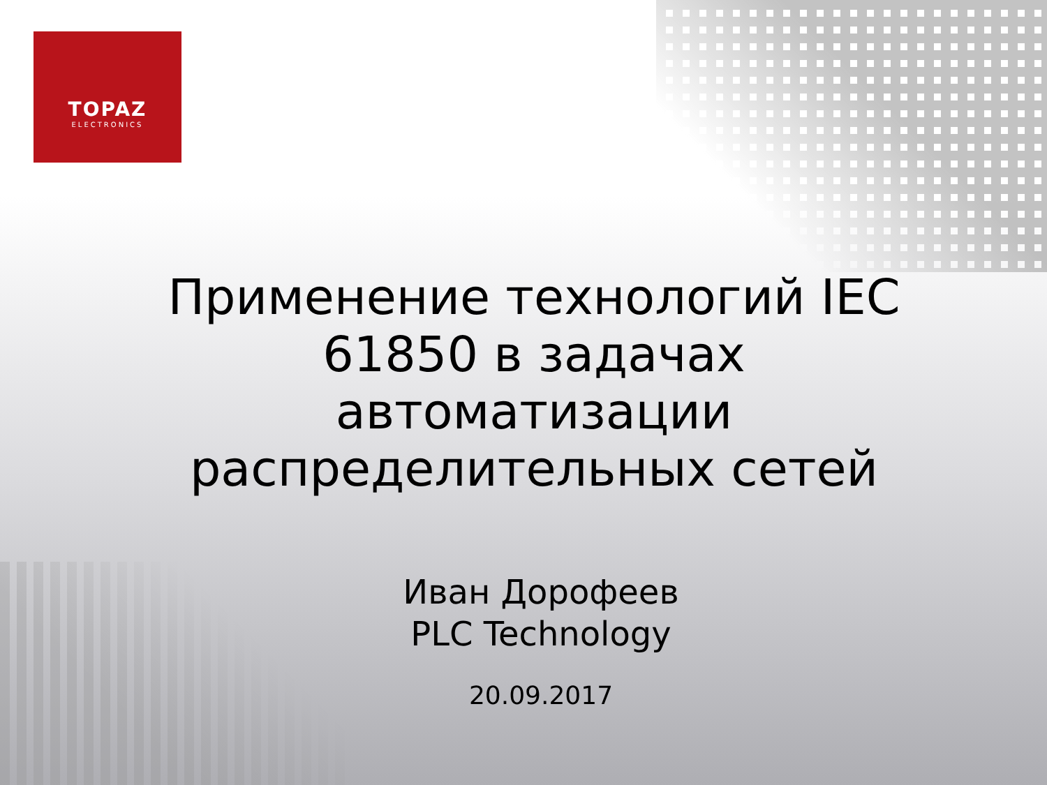TOPAZ
ELECTRONICS
Применение технологий IEC 61850 в задачах автоматизации распределительных сетей
Иван Дорофеев
PLC Technology
20.09.2017